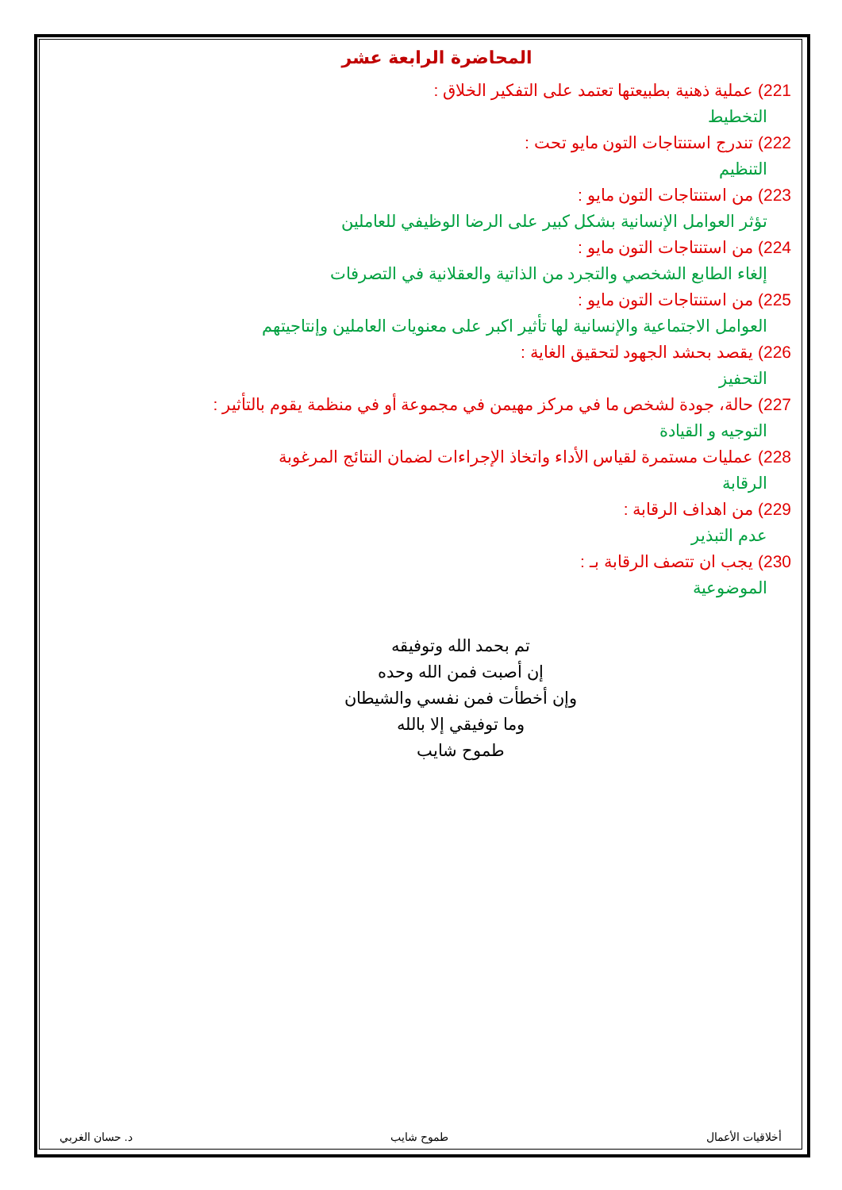المحاضرة الرابعة عشر
221) عملية ذهنية بطبيعتها تعتمد على التفكير الخلاق :
التخطيط
222) تندرج استنتاجات التون مايو تحت :
التنظيم
223) من استنتاجات التون مايو :
تؤثر العوامل الإنسانية بشكل كبير على الرضا الوظيفي للعاملين
224) من استنتاجات التون مايو :
إلغاء الطابع الشخصي والتجرد من الذاتية والعقلانية في التصرفات
225) من استنتاجات التون مايو :
العوامل الاجتماعية والإنسانية لها تأثير اكبر على معنويات العاملين وإنتاجيتهم
226) يقصد بحشد الجهود لتحقيق الغاية :
التحفيز
227) حالة، جودة لشخص ما في مركز مهيمن في مجموعة أو في منظمة يقوم بالتأثير :
التوجيه و القيادة
228) عمليات مستمرة لقياس الأداء واتخاذ الإجراءات لضمان النتائج المرغوبة
الرقابة
229) من اهداف الرقابة :
عدم التبذير
230) يجب ان تتصف الرقابة بـ :
الموضوعية
تم بحمد الله وتوفيقه
إن أصبت فمن الله وحده
وإن أخطأت فمن نفسي والشيطان
وما توفيقي إلا بالله
طموح شايب
أخلاقيات الأعمال طموح شايب د. حسان الغربي